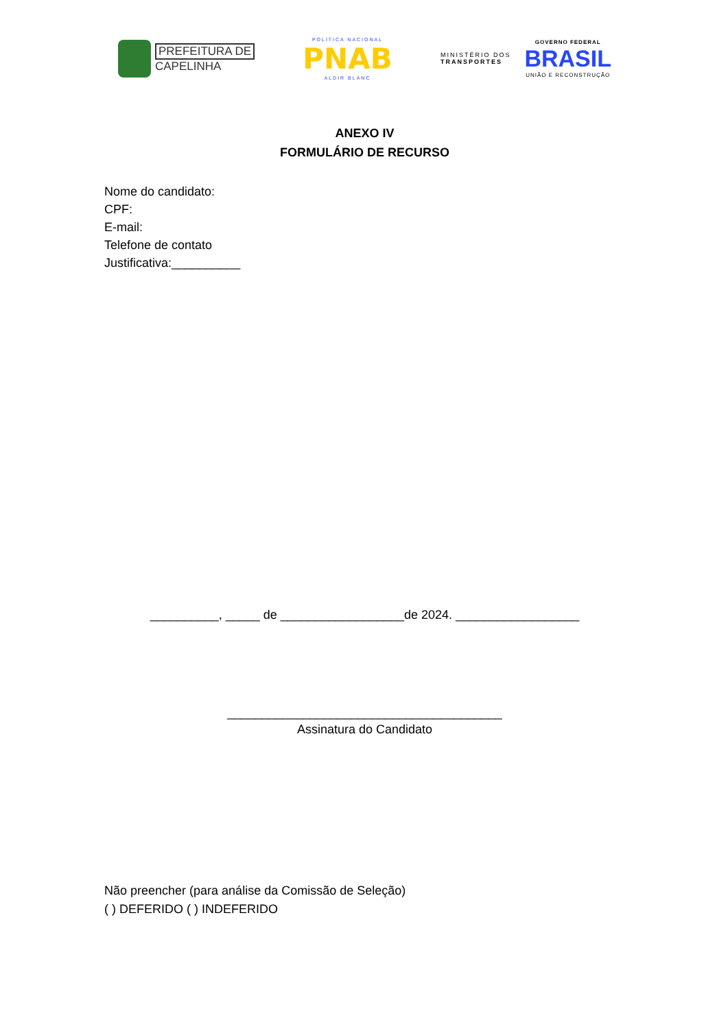PREFEITURA DE
CAPELINHA
POLÍTICA NACIONAL
PNAB
ALDIR BLANC
MINISTÉRIO DOS
TRANSPORTES
GOVERNO FEDERAL
BRASIL
UNIÃO E RECONSTRUÇÃO
ANEXO IV
FORMULÁRIO DE RECURSO
Nome do candidato:
CPF:
E-mail:
Telefone de contato
Justificativa:__________
__________, _____ de __________________de 2024. __________________
________________________________________
Assinatura do Candidato
Não preencher (para análise da Comissão de Seleção)
( ) DEFERIDO ( ) INDEFERIDO